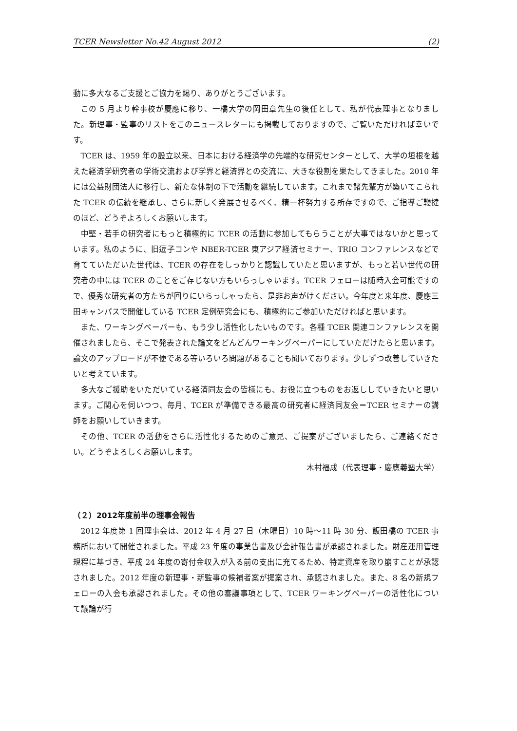TCER Newsletter No.42 August 2012 (2)
動に多大なるご支援とご協力を賜り、ありがとうございます。
この 5 月より幹事校が慶應に移り、一橋大学の岡田章先生の後任として、私が代表理事となりました。新理事・監事のリストをこのニュースレターにも掲載しておりますので、ご覧いただければ幸いです。
TCER は、1959 年の設立以来、日本における経済学の先端的な研究センターとして、大学の垣根を越えた経済学研究者の学術交流および学界と経済界との交流に、大きな役割を果たしてきました。2010 年には公益財団法人に移行し、新たな体制の下で活動を継続しています。これまで諸先輩方が築いてこられた TCER の伝統を継承し、さらに新しく発展させるべく、精一杯努力する所存ですので、ご指導ご鞭撻のほど、どうぞよろしくお願いします。
中堅・若手の研究者にもっと積極的に TCER の活動に参加してもらうことが大事ではないかと思っています。私のように、旧逗子コンや NBER-TCER 東アジア経済セミナー、TRIO コンファレンスなどで育てていただいた世代は、TCER の存在をしっかりと認識していたと思いますが、もっと若い世代の研究者の中には TCER のことをご存じない方もいらっしゃいます。TCER フェローは随時入会可能ですので、優秀な研究者の方たちが回りにいらっしゃったら、是非お声がけください。今年度と来年度、慶應三田キャンパスで開催している TCER 定例研究会にも、積極的にご参加いただければと思います。
また、ワーキングペーパーも、もう少し活性化したいものです。各種 TCER 関連コンファレンスを開催されましたら、そこで発表された論文をどんどんワーキングペーパーにしていただけたらと思います。論文のアップロードが不便である等いろいろ問題があることも聞いております。少しずつ改善していきたいと考えています。
多大なご援助をいただいている経済同友会の皆様にも、お役に立つものをお返ししていきたいと思います。ご関心を伺いつつ、毎月、TCER が準備できる最高の研究者に経済同友会＝TCER セミナーの講師をお願いしていきます。
その他、TCER の活動をさらに活性化するためのご意見、ご提案がございましたら、ご連絡ください。どうぞよろしくお願いします。
木村福成（代表理事・慶應義塾大学）
（２）2012年度前半の理事会報告
2012 年度第 1 回理事会は、2012 年 4 月 27 日（木曜日）10 時～11 時 30 分、飯田橋の TCER 事務所において開催されました。平成 23 年度の事業告書及び会計報告書が承認されました。財産運用管理規程に基づき、平成 24 年度の寄付金収入が入る前の支出に充てるため、特定資産を取り崩すことが承認されました。2012 年度の新理事・新監事の候補者案が提案され、承認されました。また、8 名の新規フェローの入会も承認されました。その他の審議事項として、TCER ワーキングペーパーの活性化について議論が行